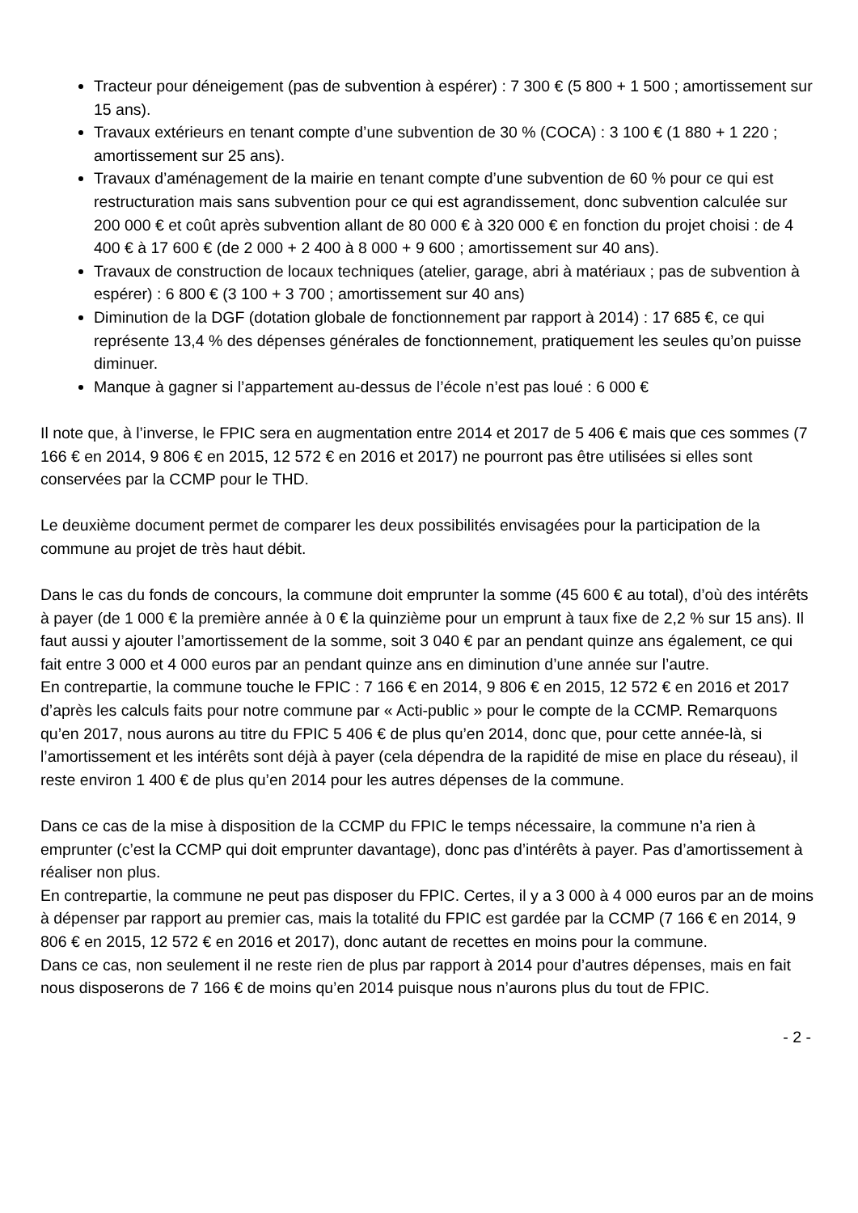Tracteur pour déneigement (pas de subvention à espérer) : 7 300 € (5 800 + 1 500 ; amortissement sur 15 ans).
Travaux extérieurs en tenant compte d’une subvention de 30 % (COCA) : 3 100 € (1 880 + 1 220 ; amortissement sur 25 ans).
Travaux d’aménagement de la mairie en tenant compte d’une subvention de 60 % pour ce qui est restructuration mais sans subvention pour ce qui est agrandissement, donc subvention calculée sur 200 000 € et coût après subvention allant de 80 000 € à 320 000 € en fonction du projet choisi : de 4 400 € à 17 600 € (de 2 000 + 2 400 à 8 000 + 9 600 ; amortissement sur 40 ans).
Travaux de construction de locaux techniques (atelier, garage, abri à matériaux ; pas de subvention à espérer) : 6 800 € (3 100 + 3 700 ; amortissement sur 40 ans)
Diminution de la DGF (dotation globale de fonctionnement par rapport à 2014) : 17 685 €, ce qui représente 13,4 % des dépenses générales de fonctionnement, pratiquement les seules qu’on puisse diminuer.
Manque à gagner si l’appartement au-dessus de l’école n’est pas loué : 6 000 €
Il note que, à l’inverse, le FPIC sera en augmentation entre 2014 et 2017 de 5 406 € mais que ces sommes (7 166 € en 2014, 9 806 € en 2015, 12 572 € en 2016 et 2017) ne pourront pas être utilisées si elles sont conservées par la CCMP pour le THD.
Le deuxième document permet de comparer les deux possibilités envisagées pour la participation de la commune au projet de très haut débit.
Dans le cas du fonds de concours, la commune doit emprunter la somme (45 600 € au total), d’où des intérêts à payer (de 1 000 € la première année à 0 € la quinzième pour un emprunt à taux fixe de 2,2 % sur 15 ans). Il faut aussi y ajouter l’amortissement de la somme, soit 3 040 € par an pendant quinze ans également, ce qui fait entre 3 000 et 4 000 euros par an pendant quinze ans en diminution d’une année sur l’autre.
En contrepartie, la commune touche le FPIC : 7 166 € en 2014, 9 806 € en 2015, 12 572 € en 2016 et 2017 d’après les calculs faits pour notre commune par « Acti-public » pour le compte de la CCMP. Remarquons qu’en 2017, nous aurons au titre du FPIC 5 406 € de plus qu’en 2014, donc que, pour cette année-là, si l’amortissement et les intérêts sont déjà à payer (cela dépendra de la rapidité de mise en place du réseau), il reste environ 1 400 € de plus qu’en 2014 pour les autres dépenses de la commune.
Dans ce cas de la mise à disposition de la CCMP du FPIC le temps nécessaire, la commune n’a rien à emprunter (c’est la CCMP qui doit emprunter davantage), donc pas d’intérêts à payer. Pas d’amortissement à réaliser non plus.
En contrepartie, la commune ne peut pas disposer du FPIC. Certes, il y a 3 000 à 4 000 euros par an de moins à dépenser par rapport au premier cas, mais la totalité du FPIC est gardée par la CCMP (7 166 € en 2014, 9 806 € en 2015, 12 572 € en 2016 et 2017), donc autant de recettes en moins pour la commune.
Dans ce cas, non seulement il ne reste rien de plus par rapport à 2014 pour d’autres dépenses, mais en fait nous disposerons de 7 166 € de moins qu’en 2014 puisque nous n’aurons plus du tout de FPIC.
- 2 -